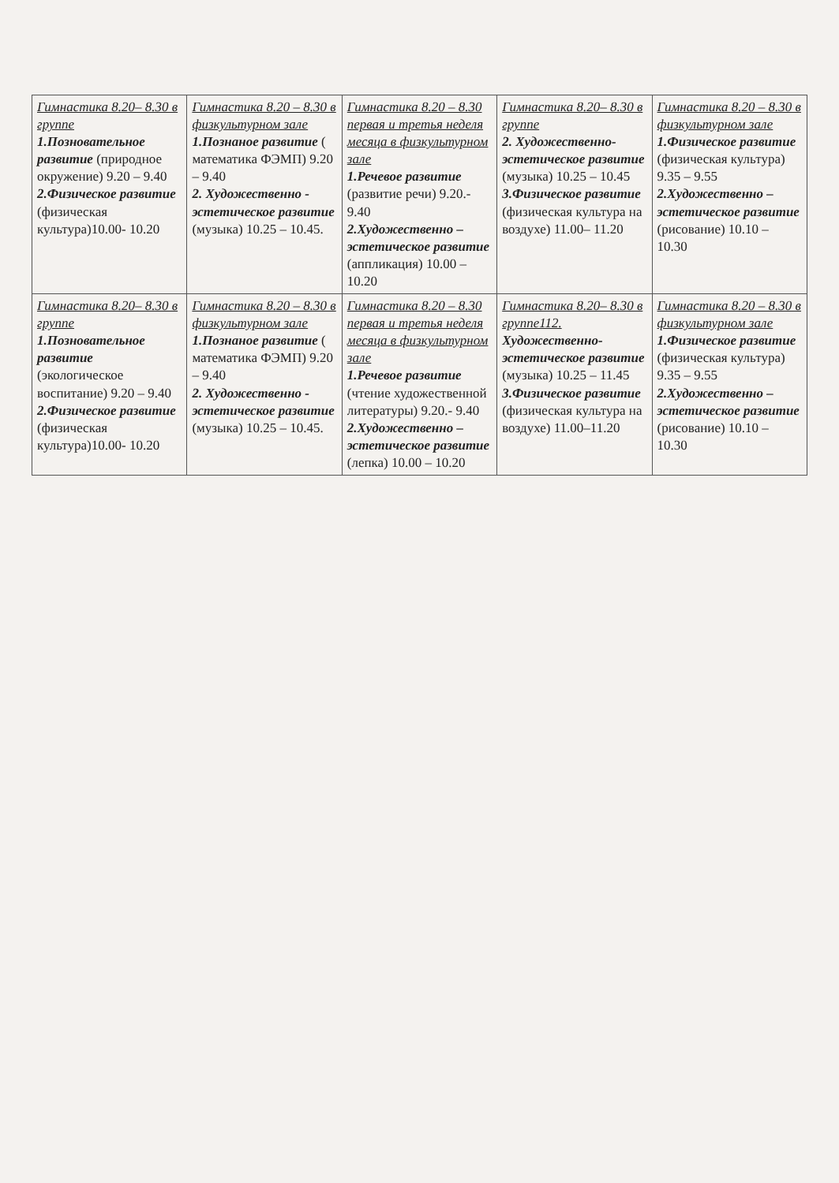| Гимнастика 8.20– 8.30 в группе 1.Позновательное развитие (природное окружение) 9.20 – 9.40 2.Физическое развитие (физическая культура)10.00- 10.20 | Гимнастика 8.20 – 8.30 в физкультурном зале 1.Познаное развитие ( математика ФЭМП) 9.20 – 9.40 2. Художественно - эстетическое развитие (музыка) 10.25 – 10.45. | Гимнастика 8.20 – 8.30 первая и третья неделя месяца в физкультурном зале 1.Речевое развитие (развитие речи) 9.20.- 9.40 2.Художественно – эстетическое развитие (аппликация) 10.00 – 10.20 | Гимнастика 8.20– 8.30 в группе 2. Художественно-эстетическое развитие (музыка) 10.25 – 10.45 3.Физическое развитие (физическая культура на воздухе) 11.00– 11.20 | Гимнастика 8.20 – 8.30 в физкультурном зале 1.Физическое развитие (физическая культура) 9.35 – 9.55 2.Художественно – эстетическое развитие (рисование) 10.10 – 10.30 |
| Гимнастика 8.20– 8.30 в группе 1.Позновательное развитие (экологическое воспитание) 9.20 – 9.40 2.Физическое развитие (физическая культура)10.00- 10.20 | Гимнастика 8.20 – 8.30 в физкультурном зале 1.Познаное развитие ( математика ФЭМП) 9.20 – 9.40 2. Художественно - эстетическое развитие (музыка) 10.25 – 10.45. | Гимнастика 8.20 – 8.30 первая и третья неделя месяца в физкультурном зале 1.Речевое развитие (чтение художественной литературы) 9.20.- 9.40 2.Художественно – эстетическое развитие (лепка) 10.00 – 10.20 | Гимнастика 8.20– 8.30 в группе112. Художественно-эстетическое развитие (музыка) 10.25 – 11.45 3.Физическое развитие (физическая культура на воздухе) 11.00–11.20 | Гимнастика 8.20 – 8.30 в физкультурном зале 1.Физическое развитие (физическая культура) 9.35 – 9.55 2.Художественно – эстетическое развитие (рисование) 10.10 – 10.30 |